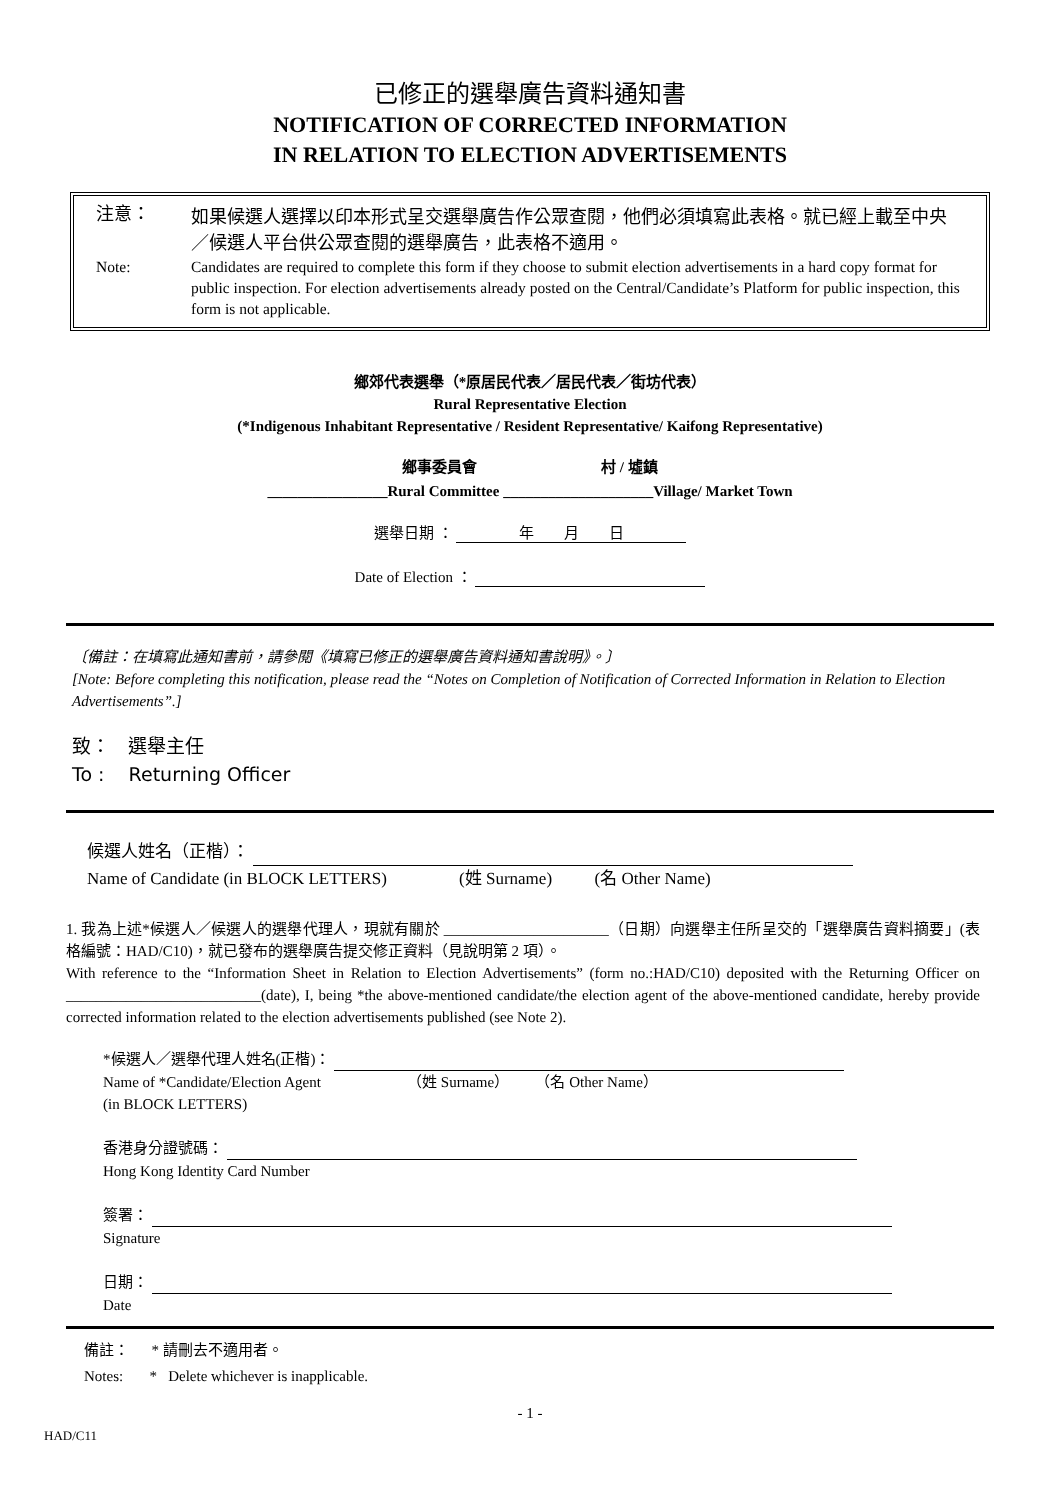已修正的選舉廣告資料通知書
NOTIFICATION OF CORRECTED INFORMATION
IN RELATION TO ELECTION ADVERTISEMENTS
注意：
如果候選人選擇以印本形式呈交選舉廣告作公眾查閱，他們必須填寫此表格。就已經上載至中央／候選人平台供公眾查閱的選舉廣告，此表格不適用。
Note:
Candidates are required to complete this form if they choose to submit election advertisements in a hard copy format for public inspection. For election advertisements already posted on the Central/Candidate’s Platform for public inspection, this form is not applicable.
鄉郊代表選舉（*原居民代表／居民代表／街坊代表）
Rural Representative Election
(*Indigenous Inhabitant Representative / Resident Representative/ Kaifong Representative)
鄉事委員會 村 / 墟鎮
________________Rural Committee ____________________Village/ Market Town
選舉日期 ： 年 月 日
Date of Election ：
〔備註：在填寫此通知書前，請參閱《填寫已修正的選舉廣告資料通知書說明》。〕
[Note: Before completing this notification, please read the “Notes on Completion of Notification of Corrected Information in Relation to Election Advertisements”.]
致： 選舉主任
To : Returning Officer
候選人姓名（正楷）：
Name of Candidate (in BLOCK LETTERS) (姓 Surname) (名 Other Name)
1. 我為上述*候選人／候選人的選舉代理人，現就有關於 ______________________（日期）向選舉主任所呈交的「選舉廣告資料摘要」(表格編號：HAD/C10)，就已發布的選舉廣告提交修正資料（見說明第 2 項）。
With reference to the “Information Sheet in Relation to Election Advertisements” (form no.:HAD/C10) deposited with the Returning Officer on __________________________(date), I, being *the above-mentioned candidate/the election agent of the above-mentioned candidate, hereby provide corrected information related to the election advertisements published (see Note 2).
*候選人／選舉代理人姓名(正楷)：
Name of *Candidate/Election Agent （姓 Surname） （名 Other Name）
(in BLOCK LETTERS)
香港身分證號碼：
Hong Kong Identity Card Number
簽署：
Signature
日期：
Date
備註： * 請刪去不適用者。
Notes: * Delete whichever is inapplicable.
- 1 -
HAD/C11